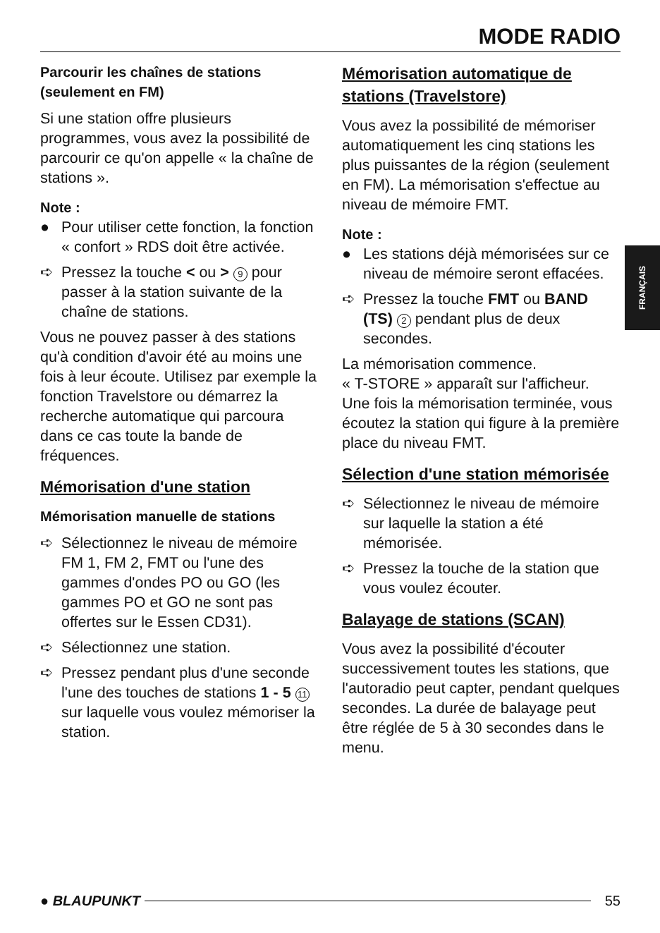MODE RADIO
FRANÇAIS
Parcourir les chaînes de stations (seulement en FM)
Si une station offre plusieurs programmes, vous avez la possibilité de parcourir ce qu'on appelle « la chaîne de stations ».
Note :
● Pour utiliser cette fonction, la fonction « confort » RDS doit être activée.
➪ Pressez la touche < ou > 9 pour passer à la station suivante de la chaîne de stations.
Vous ne pouvez passer à des stations qu'à condition d'avoir été au moins une fois à leur écoute. Utilisez par exemple la fonction Travelstore ou démarrez la recherche automatique qui parcoura dans ce cas toute la bande de fréquences.
Mémorisation d'une station
Mémorisation manuelle de stations
➪ Sélectionnez le niveau de mémoire FM 1, FM 2, FMT ou l'une des gammes d'ondes PO ou GO (les gammes PO et GO ne sont pas offertes sur le Essen CD31).
➪ Sélectionnez une station.
➪ Pressez pendant plus d'une seconde l'une des touches de stations 1 - 5 11 sur laquelle vous voulez mémoriser la station.
Mémorisation automatique de stations (Travelstore)
Vous avez la possibilité de mémoriser automatiquement les cinq stations les plus puissantes de la région (seulement en FM). La mémorisation s'effectue au niveau de mémoire FMT.
Note :
● Les stations déjà mémorisées sur ce niveau de mémoire seront effacées.
➪ Pressez la touche FMT ou BAND (TS) 2 pendant plus de deux secondes.
La mémorisation commence.
« T-STORE » apparaît sur l'afficheur. Une fois la mémorisation terminée, vous écoutez la station qui figure à la première place du niveau FMT.
Sélection d'une station mémorisée
➪ Sélectionnez le niveau de mémoire sur laquelle la station a été mémorisée.
➪ Pressez la touche de la station que vous voulez écouter.
Balayage de stations (SCAN)
Vous avez la possibilité d'écouter successivement toutes les stations, que l'autoradio peut capter, pendant quelques secondes. La durée de balayage peut être réglée de 5 à 30 secondes dans le menu.
● BLAUPUNKT 55